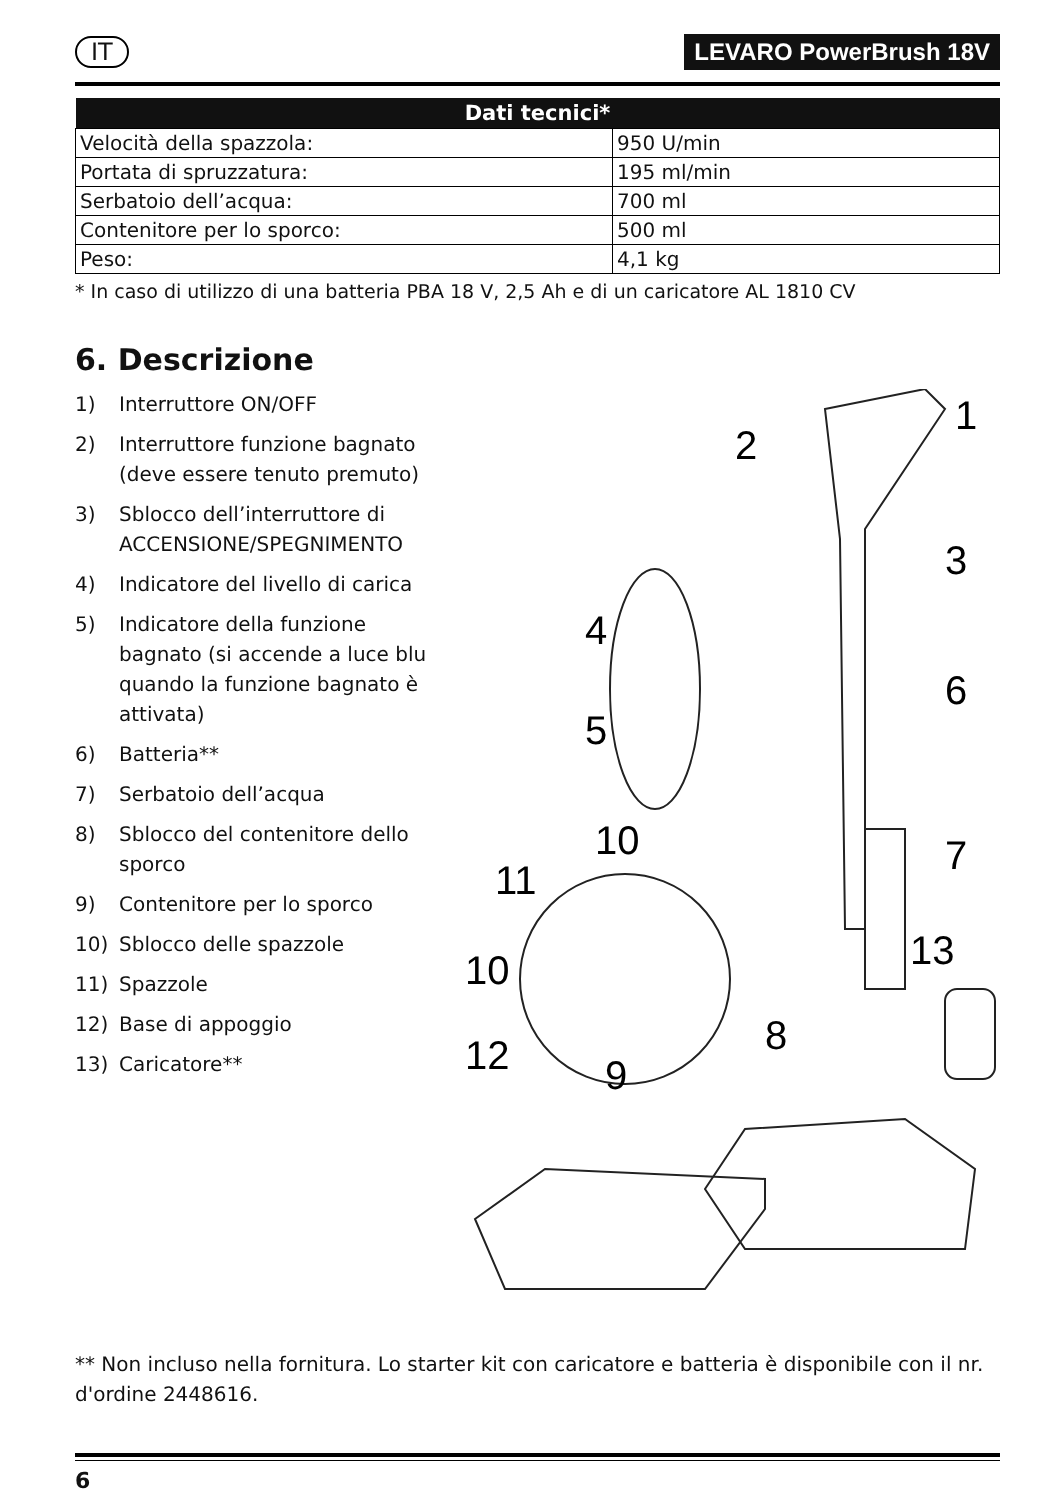IT LEVARO PowerBrush 18V
| Dati tecnici* | |
| --- | --- |
| Velocità della spazzola: | 950 U/min |
| Portata di spruzzatura: | 195 ml/min |
| Serbatoio dell’acqua: | 700 ml |
| Contenitore per lo sporco: | 500 ml |
| Peso: | 4,1 kg |
* In caso di utilizzo di una batteria PBA 18 V, 2,5 Ah e di un caricatore AL 1810 CV
6. Descrizione
1) Interruttore ON/OFF
2) Interruttore funzione bagnato (deve essere tenuto premuto)
3) Sblocco dell’interruttore di ACCENSIONE/SPEGNIMENTO
4) Indicatore del livello di carica
5) Indicatore della funzione bagnato (si accende a luce blu quando la funzione bagnato è attivata)
6) Batteria**
7) Serbatoio dell’acqua
8) Sblocco del contenitore dello sporco
9) Contenitore per lo sporco
10) Sblocco delle spazzole
11) Spazzole
12) Base di appoggio
13) Caricatore**
1
2
3
4
5
6
7
8
9
10
10
11
12
13
** Non incluso nella fornitura. Lo starter kit con caricatore e batteria è disponibile con il nr. d'ordine 2448616.
6